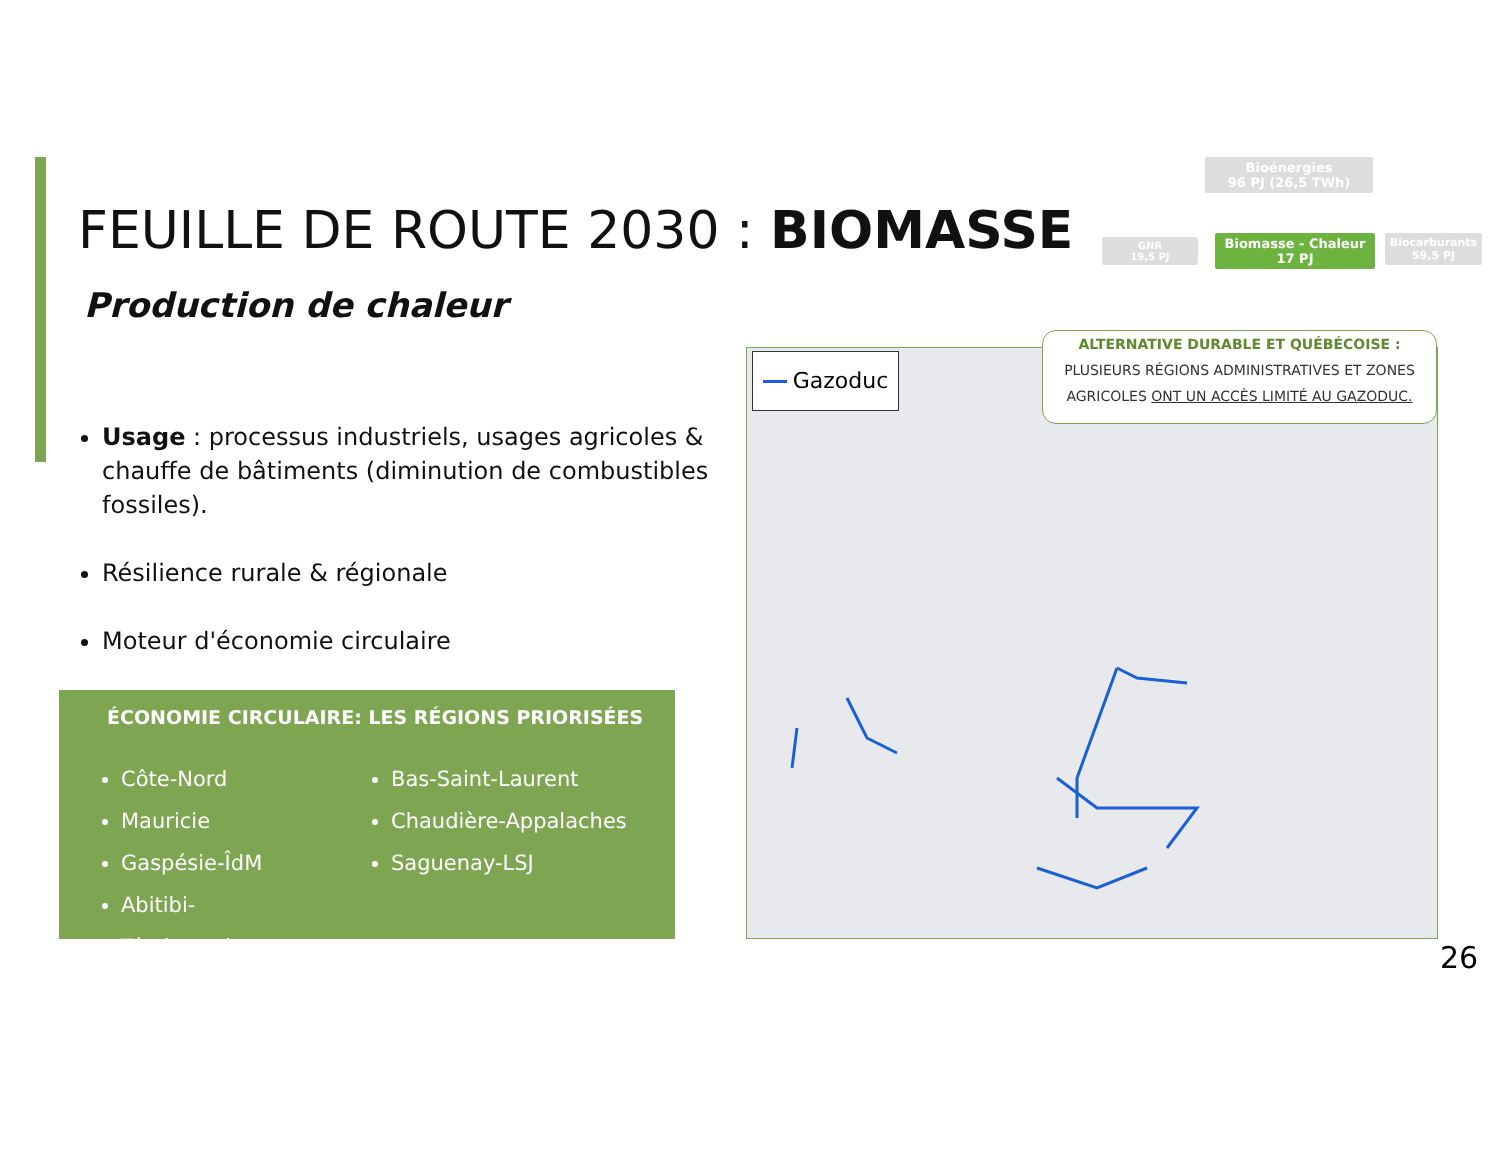FEUILLE DE ROUTE 2030 : BIOMASSE
Production de chaleur
Bioénergies
96 PJ (26,5 TWh)
GNR
19,5 PJ
Biomasse - Chaleur
17 PJ
Biocarburants
59,5 PJ
Usage : processus industriels, usages agricoles & chauffe de bâtiments (diminution de combustibles fossiles).
Résilience rurale & régionale
Moteur d'économie circulaire
ÉCONOMIE CIRCULAIRE: LES RÉGIONS PRIORISÉES
Côte-Nord
Mauricie
Gaspésie-ÎdM
Abitibi-Témiscamingue
Bas-Saint-Laurent
Chaudière-Appalaches
Saguenay-LSJ
Gazoduc
ALTERNATIVE DURABLE ET QUÉBÉCOISE :
PLUSIEURS RÉGIONS ADMINISTRATIVES ET ZONES
AGRICOLES ONT UN ACCÈS LIMITÉ AU GAZODUC.
26